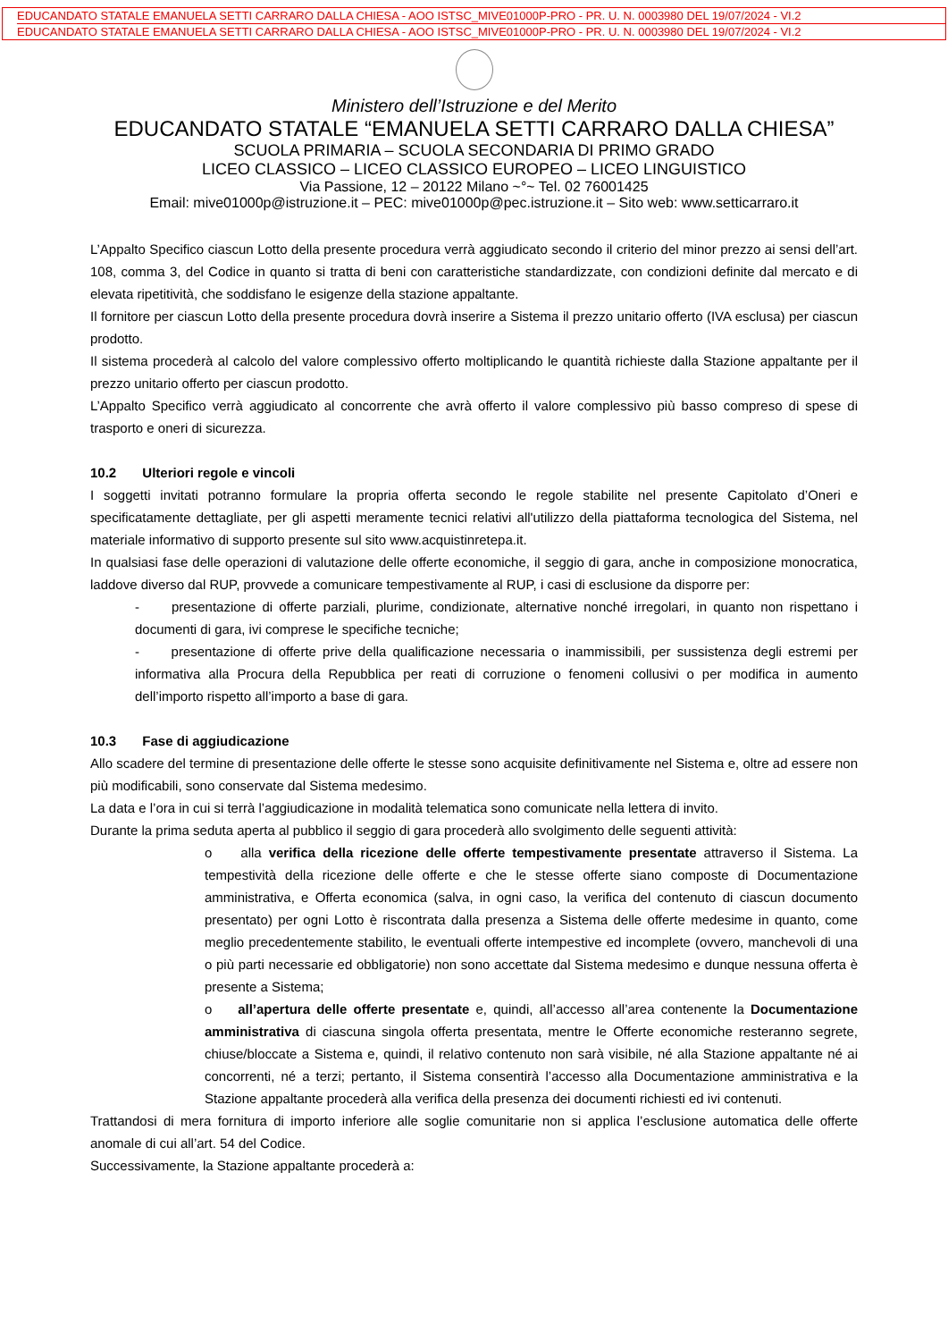EDUCANDATO STATALE EMANUELA SETTI CARRARO DALLA CHIESA - AOO ISTSC_MIVE01000P-PRO - PR. U. N. 0003980 DEL 19/07/2024 - VI.2
EDUCANDATO STATALE EMANUELA SETTI CARRARO DALLA CHIESA - AOO ISTSC_MIVE01000P-PRO - PR. U. N. 0003980 DEL 19/07/2024 - VI.2
Ministero dell’Istruzione e del Merito
EDUCANDATO STATALE “EMANUELA SETTI CARRARO DALLA CHIESA”
SCUOLA PRIMARIA – SCUOLA SECONDARIA DI PRIMO GRADO
LICEO CLASSICO – LICEO CLASSICO EUROPEO – LICEO LINGUISTICO
Via Passione, 12 – 20122 Milano ~°~ Tel. 02 76001425
Email: mive01000p@istruzione.it – PEC: mive01000p@pec.istruzione.it – Sito web: www.setticarraro.it
L’Appalto Specifico ciascun Lotto della presente procedura verrà aggiudicato secondo il criterio del minor prezzo ai sensi dell’art. 108, comma 3, del Codice in quanto si tratta di beni con caratteristiche standardizzate, con condizioni definite dal mercato e di elevata ripetitività, che soddisfano le esigenze della stazione appaltante.
Il fornitore per ciascun Lotto della presente procedura dovrà inserire a Sistema il prezzo unitario offerto (IVA esclusa) per ciascun prodotto.
Il sistema procederà al calcolo del valore complessivo offerto moltiplicando le quantità richieste dalla Stazione appaltante per il prezzo unitario offerto per ciascun prodotto.
L’Appalto Specifico verrà aggiudicato al concorrente che avrà offerto il valore complessivo più basso compreso di spese di trasporto e oneri di sicurezza.
10.2 Ulteriori regole e vincoli
I soggetti invitati potranno formulare la propria offerta secondo le regole stabilite nel presente Capitolato d’Oneri e specificatamente dettagliate, per gli aspetti meramente tecnici relativi all'utilizzo della piattaforma tecnologica del Sistema, nel materiale informativo di supporto presente sul sito www.acquistinretepa.it.
In qualsiasi fase delle operazioni di valutazione delle offerte economiche, il seggio di gara, anche in composizione monocratica, laddove diverso dal RUP, provvede a comunicare tempestivamente al RUP, i casi di esclusione da disporre per:
- presentazione di offerte parziali, plurime, condizionate, alternative nonché irregolari, in quanto non rispettano i documenti di gara, ivi comprese le specifiche tecniche;
- presentazione di offerte prive della qualificazione necessaria o inammissibili, per sussistenza degli estremi per informativa alla Procura della Repubblica per reati di corruzione o fenomeni collusivi o per modifica in aumento dell’importo rispetto all’importo a base di gara.
10.3 Fase di aggiudicazione
Allo scadere del termine di presentazione delle offerte le stesse sono acquisite definitivamente nel Sistema e, oltre ad essere non più modificabili, sono conservate dal Sistema medesimo.
La data e l’ora in cui si terrà l’aggiudicazione in modalità telematica sono comunicate nella lettera di invito.
Durante la prima seduta aperta al pubblico il seggio di gara procederà allo svolgimento delle seguenti attività:
o alla verifica della ricezione delle offerte tempestivamente presentate attraverso il Sistema. La tempestività della ricezione delle offerte e che le stesse offerte siano composte di Documentazione amministrativa, e Offerta economica (salva, in ogni caso, la verifica del contenuto di ciascun documento presentato) per ogni Lotto è riscontrata dalla presenza a Sistema delle offerte medesime in quanto, come meglio precedentemente stabilito, le eventuali offerte intempestive ed incomplete (ovvero, manchevoli di una o più parti necessarie ed obbligatorie) non sono accettate dal Sistema medesimo e dunque nessuna offerta è presente a Sistema;
o all’apertura delle offerte presentate e, quindi, all’accesso all’area contenente la Documentazione amministrativa di ciascuna singola offerta presentata, mentre le Offerte economiche resteranno segrete, chiuse/bloccate a Sistema e, quindi, il relativo contenuto non sarà visibile, né alla Stazione appaltante né ai concorrenti, né a terzi; pertanto, il Sistema consentirà l’accesso alla Documentazione amministrativa e la Stazione appaltante procederà alla verifica della presenza dei documenti richiesti ed ivi contenuti.
Trattandosi di mera fornitura di importo inferiore alle soglie comunitarie non si applica l’esclusione automatica delle offerte anomale di cui all’art. 54 del Codice.
Successivamente, la Stazione appaltante procederà a: